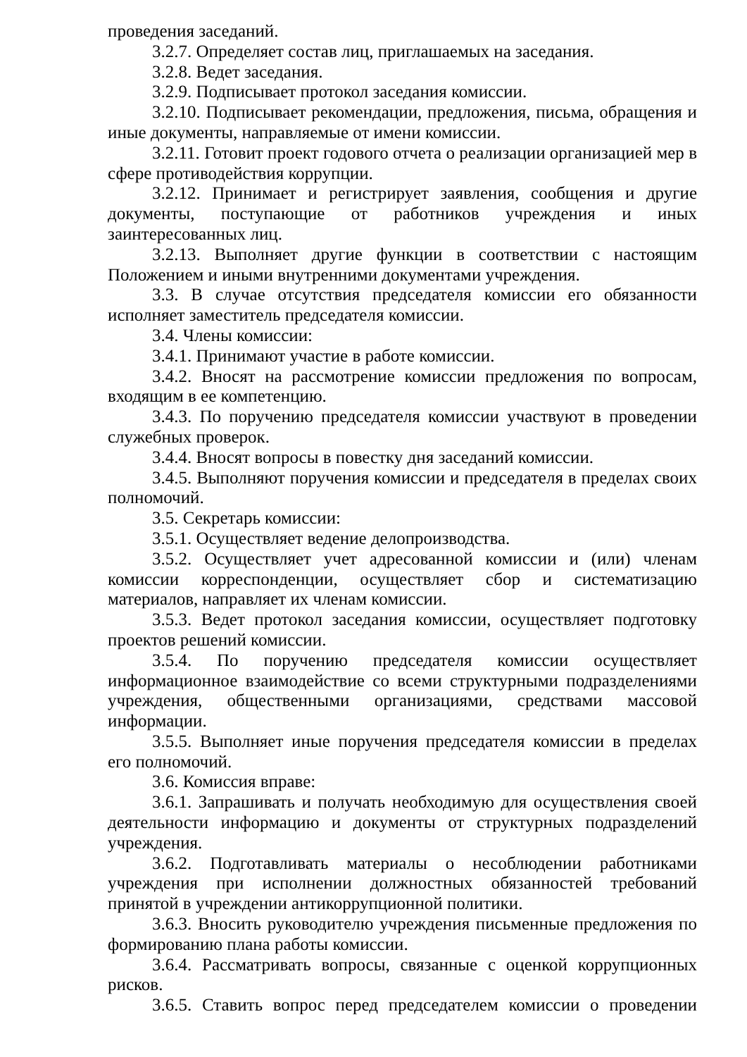проведения заседаний.
3.2.7. Определяет состав лиц, приглашаемых на заседания.
3.2.8. Ведет заседания.
3.2.9. Подписывает протокол заседания комиссии.
3.2.10. Подписывает рекомендации, предложения, письма, обращения и иные документы, направляемые от имени комиссии.
3.2.11. Готовит проект годового отчета о реализации организацией мер в сфере противодействия коррупции.
3.2.12. Принимает и регистрирует заявления, сообщения и другие документы, поступающие от работников учреждения и иных заинтересованных лиц.
3.2.13. Выполняет другие функции в соответствии с настоящим Положением и иными внутренними документами учреждения.
3.3. В случае отсутствия председателя комиссии его обязанности исполняет заместитель председателя комиссии.
3.4. Члены комиссии:
3.4.1. Принимают участие в работе комиссии.
3.4.2. Вносят на рассмотрение комиссии предложения по вопросам, входящим в ее компетенцию.
3.4.3. По поручению председателя комиссии участвуют в проведении служебных проверок.
3.4.4. Вносят вопросы в повестку дня заседаний комиссии.
3.4.5. Выполняют поручения комиссии и председателя в пределах своих полномочий.
3.5. Секретарь комиссии:
3.5.1. Осуществляет ведение делопроизводства.
3.5.2. Осуществляет учет адресованной комиссии и (или) членам комиссии корреспонденции, осуществляет сбор и систематизацию материалов, направляет их членам комиссии.
3.5.3. Ведет протокол заседания комиссии, осуществляет подготовку проектов решений комиссии.
3.5.4. По поручению председателя комиссии осуществляет информационное взаимодействие со всеми структурными подразделениями учреждения, общественными организациями, средствами массовой информации.
3.5.5. Выполняет иные поручения председателя комиссии в пределах его полномочий.
3.6. Комиссия вправе:
3.6.1. Запрашивать и получать необходимую для осуществления своей деятельности информацию и документы от структурных подразделений учреждения.
3.6.2. Подготавливать материалы о несоблюдении работниками учреждения при исполнении должностных обязанностей требований принятой в учреждении антикоррупционной политики.
3.6.3. Вносить руководителю учреждения письменные предложения по формированию плана работы комиссии.
3.6.4. Рассматривать вопросы, связанные с оценкой коррупционных рисков.
3.6.5. Ставить вопрос перед председателем комиссии о проведении